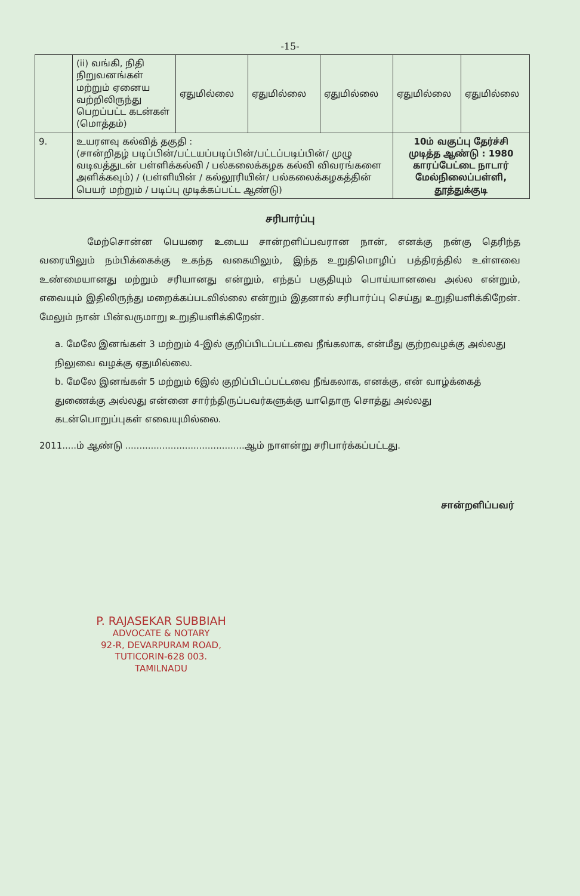-15-
| | (ii) வங்கி, நிதி நிறுவனங்கள் மற்றும் ஏனைய வற்றிலிருந்து பெறப்பட்ட கடன்கள் (மொத்தம்) | ஏதுமில்லை | ஏதுமில்லை | ஏதுமில்லை | ஏதுமில்லை | ஏதுமில்லை |
| 9. | உயரளவு கல்வித் தகுதி : (சான்றிதழ் படிப்பின்/பட்டயப்படிப்பின்/பட்டப்படிப்பின்/ முழு வடிவத்துடன் பள்ளிக்கல்வி / பல்கலைக்கழக கல்வி விவரங்களை அளிக்கவும்) / (பள்ளியின் / கல்லூரியின்/ பல்கலைக்கழகத்தின் பெயர் மற்றும் / படிப்பு முடிக்கப்பட்ட ஆண்டு) | | | | 10ம் வகுப்பு தேர்ச்சி முடித்த ஆண்டு : 1980 காரப்பேட்டை நாடார் மேல்நிலைப்பள்ளி, தூத்துக்குடி | |
சரிபார்ப்பு
மேற்சொன்ன பெயரை உடைய சான்றளிப்பவரான நான், எனக்கு நன்கு தெரிந்த வரையிலும் நம்பிக்கைக்கு உகந்த வகையிலும், இந்த உறுதிமொழிப் பத்திரத்தில் உள்ளவை உண்மையானது மற்றும் சரியானது என்றும், எந்தப் பகுதியும் பொய்யானவை அல்ல என்றும், எவையும் இதிலிருந்து மறைக்கப்படவில்லை என்றும் இதனால் சரிபார்ப்பு செய்து உறுதியளிக்கிறேன். மேலும் நான் பின்வருமாறு உறுதியளிக்கிறேன்.
a. மேலே இனங்கள் 3 மற்றும் 4-இல் குறிப்பிடப்பட்டவை நீங்கலாக, என்மீது குற்றவழக்கு அல்லது நிலுவை வழக்கு ஏதுமில்லை.
b. மேலே இனங்கள் 5 மற்றும் 6இல் குறிப்பிடப்பட்டவை நீங்கலாக, எனக்கு, என் வாழ்க்கைத் துணைக்கு அல்லது என்னை சார்ந்திருப்பவர்களுக்கு யாதொரு சொத்து அல்லது கடன்பொறுப்புகள் எவையுமில்லை.
2011.....ம் ஆண்டு ..........................................ஆம் நாளன்று சரிபார்க்கப்பட்டது.
சான்றளிப்பவர்
P. RAJASEKAR SUBBIAH
ADVOCATE & NOTARY
92-R, DEVARPURAM ROAD,
TUTICORIN-628 003.
TAMILNADU